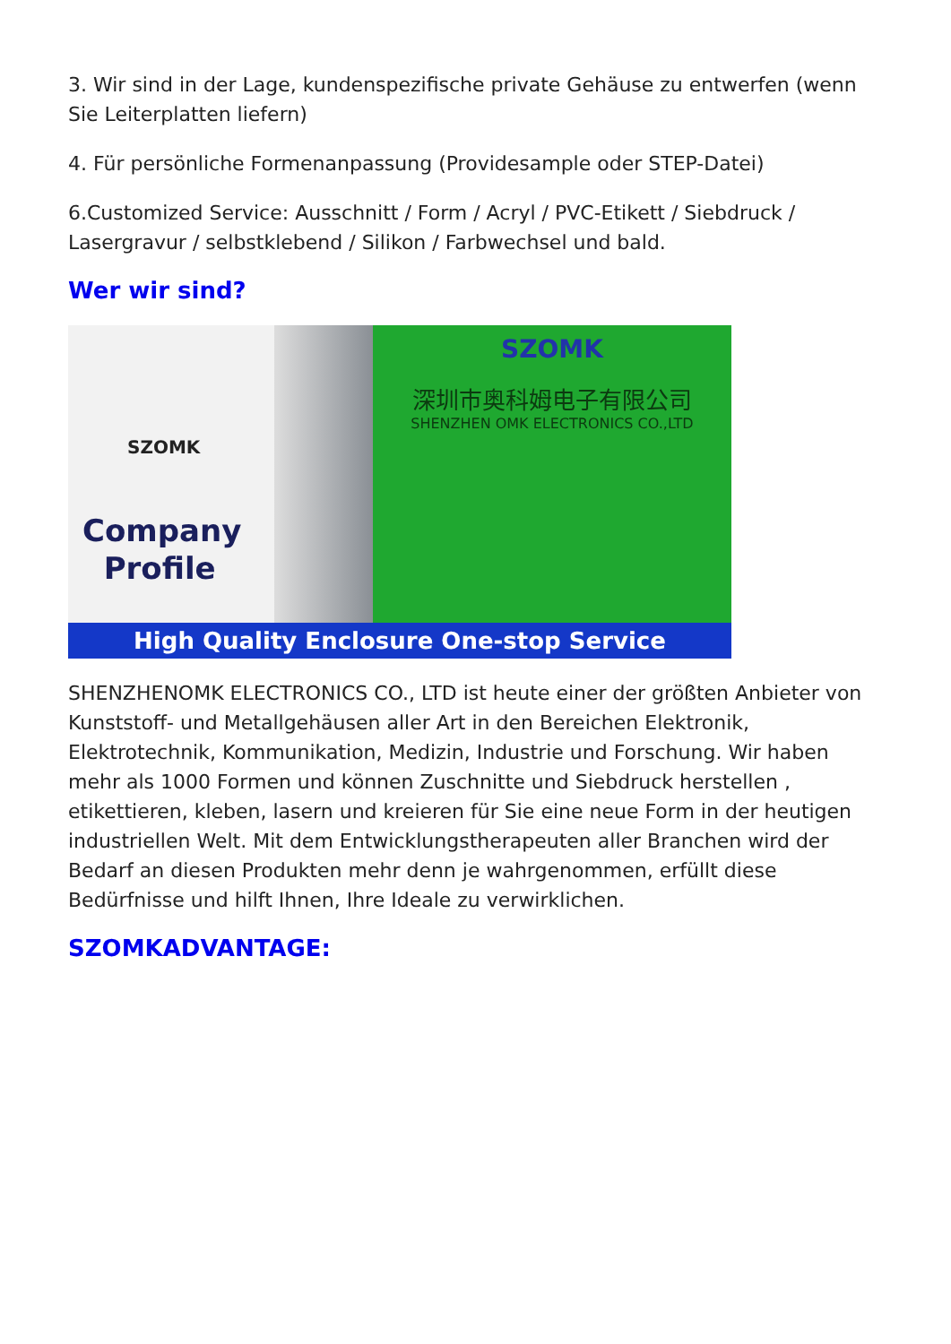3. Wir sind in der Lage, kundenspezifische private Gehäuse zu entwerfen (wenn Sie Leiterplatten liefern)
4. Für persönliche Formenanpassung (Providesample oder STEP-Datei)
6.Customized Service: Ausschnitt / Form / Acryl / PVC-Etikett / Siebdruck / Lasergravur / selbstklebend / Silikon / Farbwechsel und bald.
Wer wir sind?
SZOMK
Company
Profile
SZOMK
深圳市奥科姆电子有限公司
SHENZHEN OMK ELECTRONICS CO.,LTD
High Quality Enclosure One-stop Service
SHENZHENOMK ELECTRONICS CO., LTD ist heute einer der größten Anbieter von Kunststoff- und Metallgehäusen aller Art in den Bereichen Elektronik, Elektrotechnik, Kommunikation, Medizin, Industrie und Forschung. Wir haben mehr als 1000 Formen und können Zuschnitte und Siebdruck herstellen , etikettieren, kleben, lasern und kreieren für Sie eine neue Form in der heutigen industriellen Welt. Mit dem Entwicklungstherapeuten aller Branchen wird der Bedarf an diesen Produkten mehr denn je wahrgenommen, erfüllt diese Bedürfnisse und hilft Ihnen, Ihre Ideale zu verwirklichen.
SZOMKADVANTAGE: